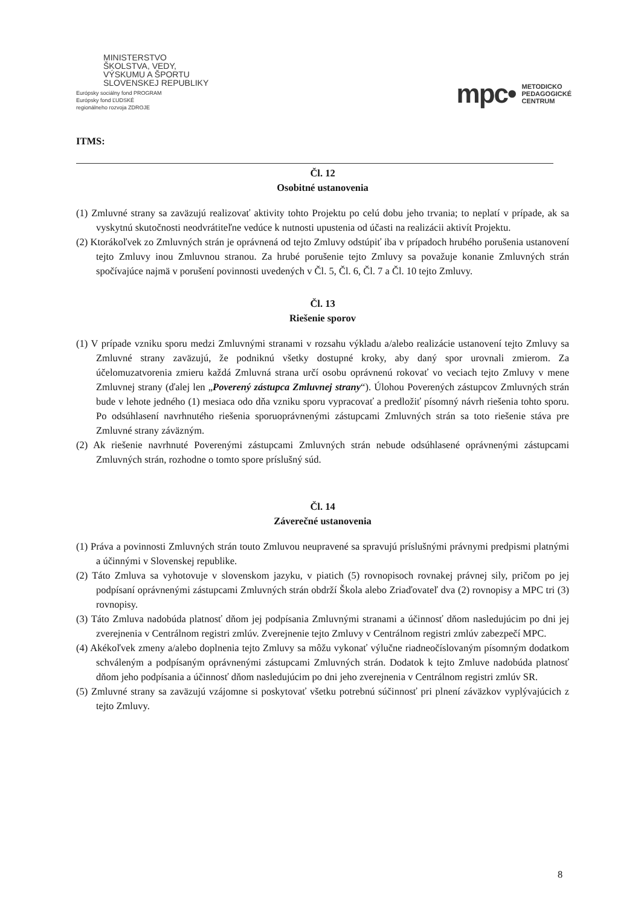MINISTERSTVO
ŠKOLSTVA, VEDY,
VÝSKUMU A ŠPORTU
SLOVENSKEJ REPUBLIKY
Európsky sociálny fond PROGRAM
Európsky fond ĽUDSKÉ
regionálneho rozvoja ZDROJE
mpc• METODICKO
PEDAGOGICKÉ
CENTRUM
ITMS:
Čl. 12
Osobitné ustanovenia
(1) Zmluvné strany sa zaväzujú realizovať aktivity tohto Projektu po celú dobu jeho trvania; to neplatí v prípade, ak sa vyskytnú skutočnosti neodvrátiteľne vedúce k nutnosti upustenia od účasti na realizácii aktivít Projektu.
(2) Ktorákoľvek zo Zmluvných strán je oprávnená od tejto Zmluvy odstúpiť iba v prípadoch hrubého porušenia ustanovení tejto Zmluvy inou Zmluvnou stranou. Za hrubé porušenie tejto Zmluvy sa považuje konanie Zmluvných strán spočívajúce najmä v porušení povinnosti uvedených v Čl. 5, Čl. 6, Čl. 7 a Čl. 10 tejto Zmluvy.
Čl. 13
Riešenie sporov
(1) V prípade vzniku sporu medzi Zmluvnými stranami v rozsahu výkladu a/alebo realizácie ustanovení tejto Zmluvy sa Zmluvné strany zaväzujú, že podniknú všetky dostupné kroky, aby daný spor urovnali zmierom. Za účelomuzatvorenia zmieru každá Zmluvná strana určí osobu oprávnenú rokovať vo veciach tejto Zmluvy v mene Zmluvnej strany (ďalej len „Poverený zástupca Zmluvnej strany“). Úlohou Poverených zástupcov Zmluvných strán bude v lehote jedného (1) mesiaca odo dňa vzniku sporu vypracovať a predložiť písomný návrh riešenia tohto sporu. Po odsúhlasení navrhnutého riešenia sporuoprávnenými zástupcami Zmluvných strán sa toto riešenie stáva pre Zmluvné strany záväzným.
(2) Ak riešenie navrhnuté Poverenými zástupcami Zmluvných strán nebude odsúhlasené oprávnenými zástupcami Zmluvných strán, rozhodne o tomto spore príslušný súd.
Čl. 14
Záverečné ustanovenia
(1) Práva a povinnosti Zmluvných strán touto Zmluvou neupravené sa spravujú príslušnými právnymi predpismi platnými a účinnými v Slovenskej republike.
(2) Táto Zmluva sa vyhotovuje v slovenskom jazyku, v piatich (5) rovnopisoch rovnakej právnej sily, pričom po jej podpísaní oprávnenými zástupcami Zmluvných strán obdrží Škola alebo Zriaďovateľ dva (2) rovnopisy a MPC tri (3) rovnopisy.
(3) Táto Zmluva nadobúda platnosť dňom jej podpísania Zmluvnými stranami a účinnosť dňom nasledujúcim po dni jej zverejnenia v Centrálnom registri zmlúv. Zverejnenie tejto Zmluvy v Centrálnom registri zmlúv zabezpečí MPC.
(4) Akékoľvek zmeny a/alebo doplnenia tejto Zmluvy sa môžu vykonať výlučne riadneočíslovaným písomným dodatkom schváleným a podpísaným oprávnenými zástupcami Zmluvných strán. Dodatok k tejto Zmluve nadobúda platnosť dňom jeho podpísania a účinnosť dňom nasledujúcim po dni jeho zverejnenia v Centrálnom registri zmlúv SR.
(5) Zmluvné strany sa zaväzujú vzájomne si poskytovať všetku potrebnú súčinnosť pri plnení záväzkov vyplývajúcich z tejto Zmluvy.
8